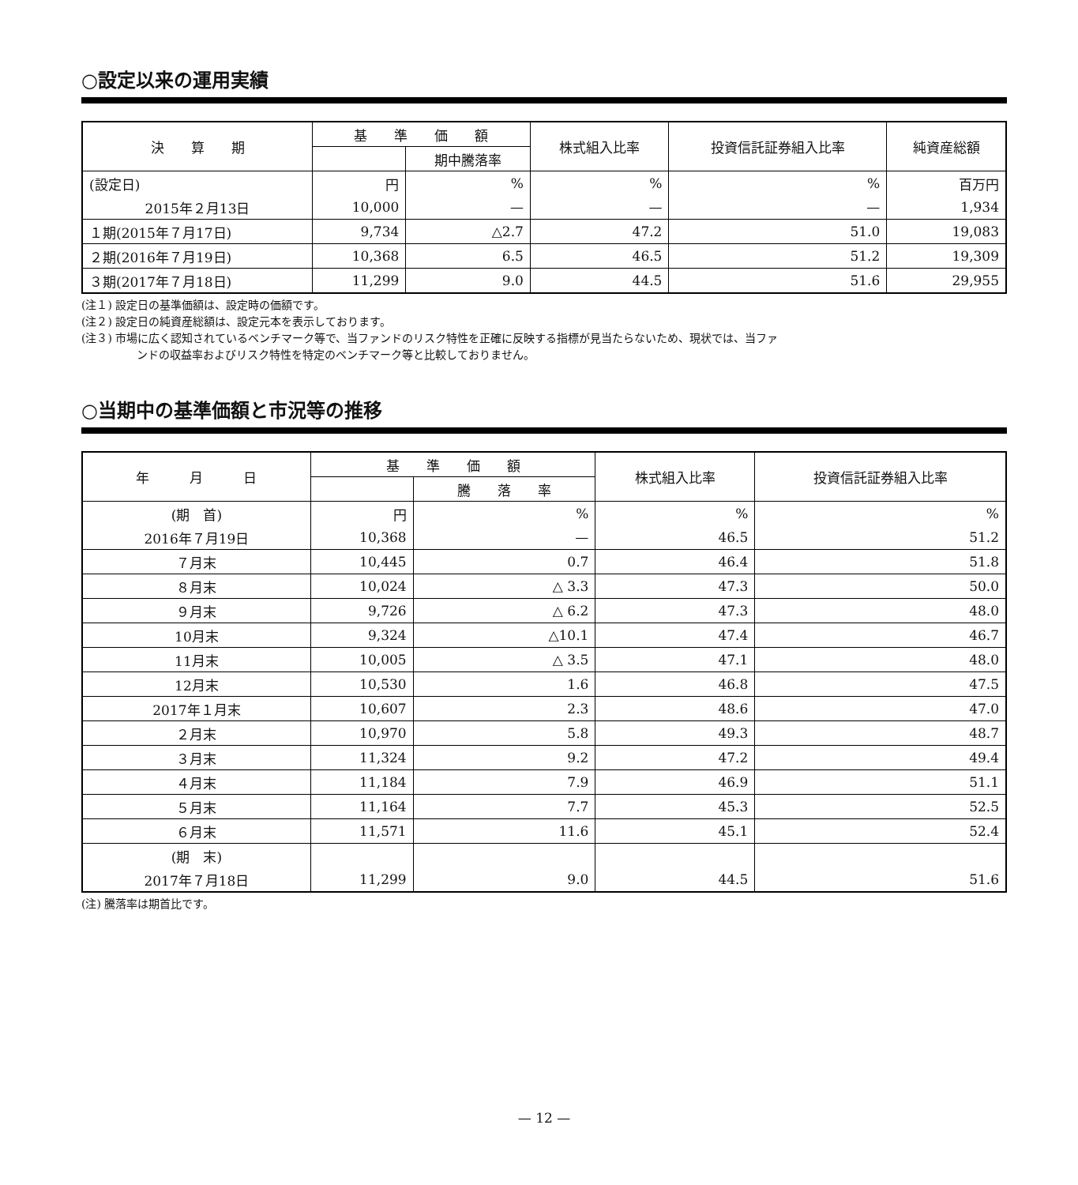○設定以来の運用実績
| 決 算 期 | 基 準 価 額 | | 株式組入比率 | 投資信託証券組入比率 | 純資産総額 |
| --- | --- | --- | --- | --- | --- |
| | | 期中騰落率 | | | |
| (設定日) | 円 | % | % | % | 百万円 |
| 2015年２月13日 | 10,000 | — | — | — | 1,934 |
| １期(2015年７月17日) | 9,734 | △2.7 | 47.2 | 51.0 | 19,083 |
| ２期(2016年７月19日) | 10,368 | 6.5 | 46.5 | 51.2 | 19,309 |
| ３期(2017年７月18日) | 11,299 | 9.0 | 44.5 | 51.6 | 29,955 |
(注１) 設定日の基準価額は、設定時の価額です。
(注２) 設定日の純資産総額は、設定元本を表示しております。
(注３) 市場に広く認知されているベンチマーク等で、当ファンドのリスク特性を正確に反映する指標が見当たらないため、現状では、当ファ
ンドの収益率およびリスク特性を特定のベンチマーク等と比較しておりません。
○当期中の基準価額と市況等の推移
| 年 月 日 | 基 準 価 額 | | 株式組入比率 | 投資信託証券組入比率 |
| --- | --- | --- | --- | --- |
| | | 騰 落 率 | | |
| (期 首) | 円 | % | % | % |
| 2016年７月19日 | 10,368 | — | 46.5 | 51.2 |
| ７月末 | 10,445 | 0.7 | 46.4 | 51.8 |
| ８月末 | 10,024 | △ 3.3 | 47.3 | 50.0 |
| ９月末 | 9,726 | △ 6.2 | 47.3 | 48.0 |
| 10月末 | 9,324 | △10.1 | 47.4 | 46.7 |
| 11月末 | 10,005 | △ 3.5 | 47.1 | 48.0 |
| 12月末 | 10,530 | 1.6 | 46.8 | 47.5 |
| 2017年１月末 | 10,607 | 2.3 | 48.6 | 47.0 |
| ２月末 | 10,970 | 5.8 | 49.3 | 48.7 |
| ３月末 | 11,324 | 9.2 | 47.2 | 49.4 |
| ４月末 | 11,184 | 7.9 | 46.9 | 51.1 |
| ５月末 | 11,164 | 7.7 | 45.3 | 52.5 |
| ６月末 | 11,571 | 11.6 | 45.1 | 52.4 |
| (期 末) | | | | |
| 2017年７月18日 | 11,299 | 9.0 | 44.5 | 51.6 |
(注) 騰落率は期首比です。
— 12 —